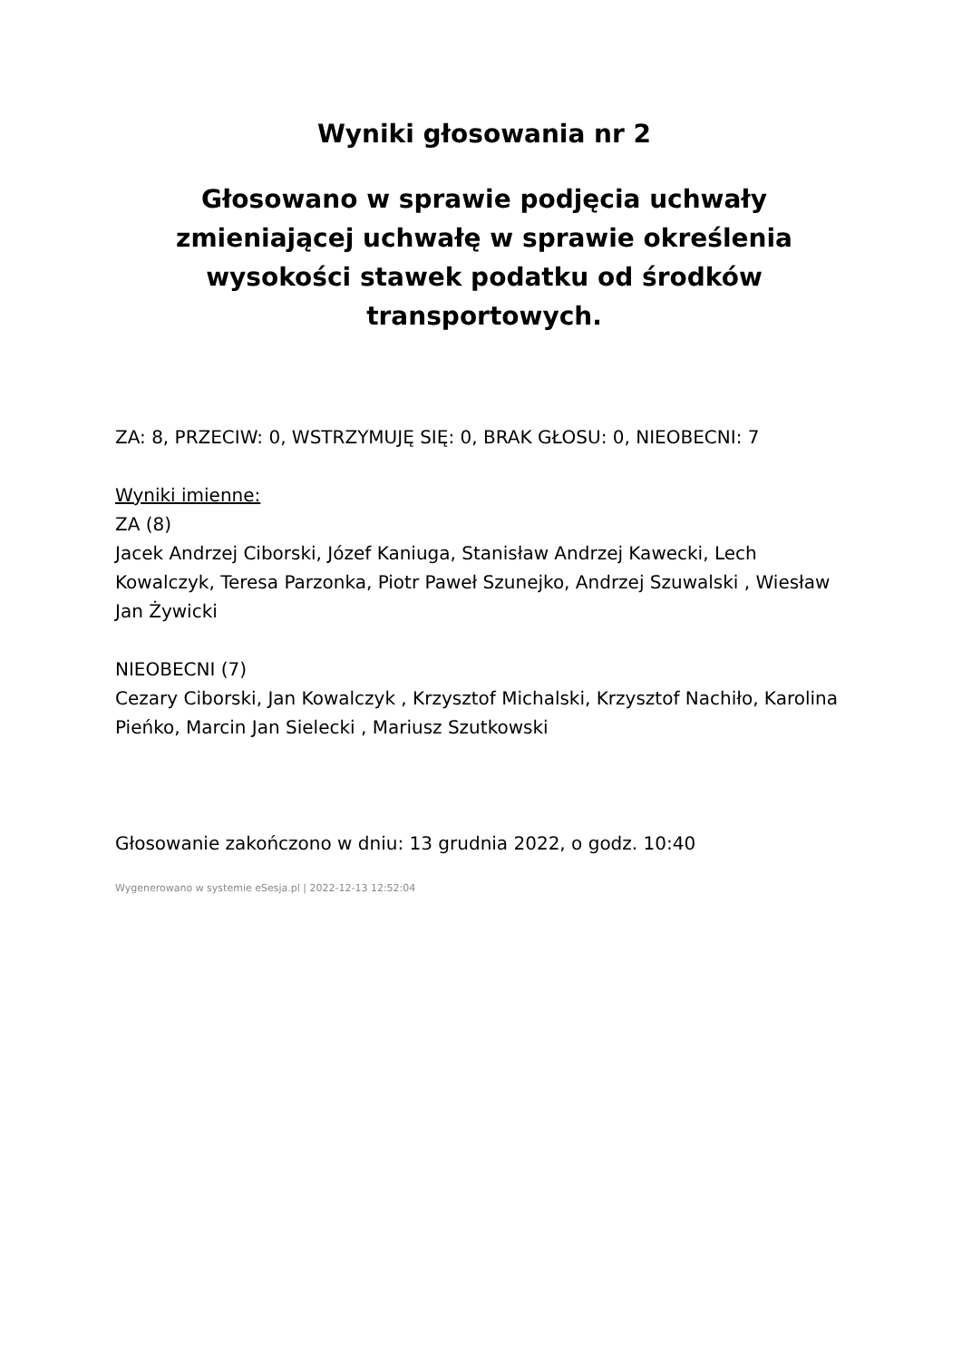Wyniki głosowania nr 2
Głosowano w sprawie podjęcia uchwały zmieniającej uchwałę w sprawie określenia wysokości stawek podatku od środków transportowych.
ZA: 8, PRZECIW: 0, WSTRZYMUJĘ SIĘ: 0, BRAK GŁOSU: 0, NIEOBECNI: 7
Wyniki imienne:
ZA (8)
Jacek Andrzej Ciborski, Józef Kaniuga, Stanisław Andrzej Kawecki, Lech Kowalczyk, Teresa Parzonka, Piotr Paweł Szunejko, Andrzej Szuwalski , Wiesław Jan Żywicki
NIEOBECNI (7)
Cezary Ciborski, Jan Kowalczyk , Krzysztof Michalski, Krzysztof Nachiło, Karolina Pieńko, Marcin Jan Sielecki , Mariusz Szutkowski
Głosowanie zakończono w dniu: 13 grudnia 2022, o godz. 10:40
Wygenerowano w systemie eSesja.pl | 2022-12-13 12:52:04